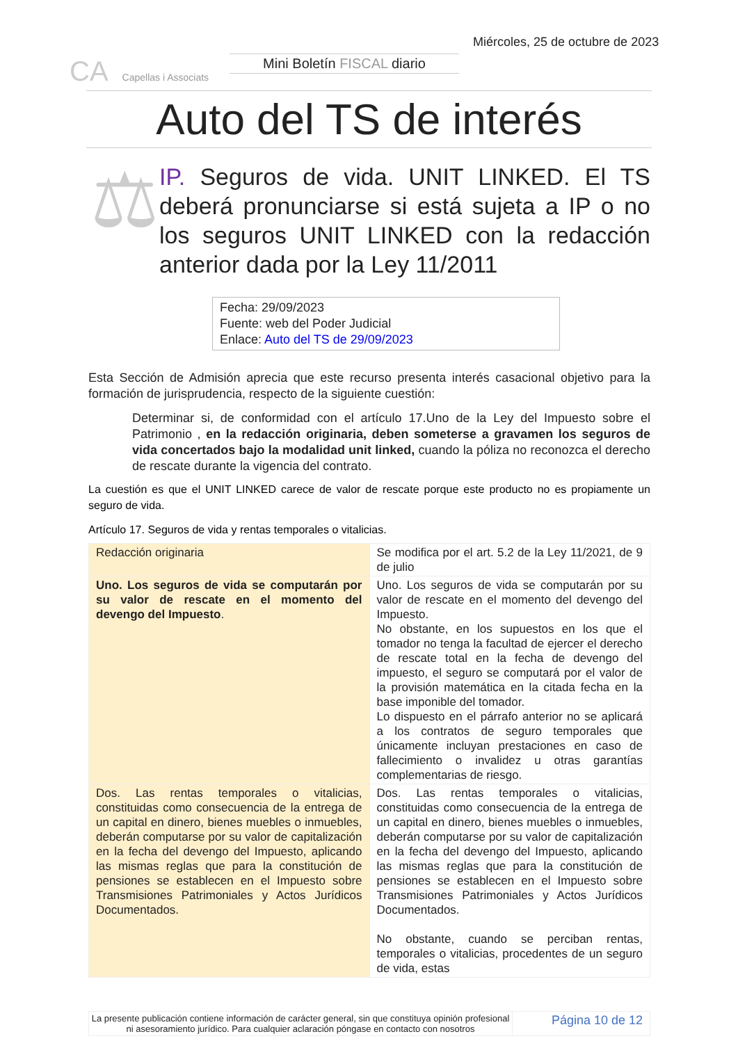CA Capellas i Associats
Mini Boletín FISCAL diario
Miércoles, 25 de octubre de 2023
Auto del TS de interés
⚖
IP. Seguros de vida. UNIT LINKED. El TS deberá pronunciarse si está sujeta a IP o no los seguros UNIT LINKED con la redacción anterior dada por la Ley 11/2011
Fecha: 29/09/2023
Fuente: web del Poder Judicial
Enlace: Auto del TS de 29/09/2023
Esta Sección de Admisión aprecia que este recurso presenta interés casacional objetivo para la formación de jurisprudencia, respecto de la siguiente cuestión:
Determinar si, de conformidad con el artículo 17.Uno de la Ley del Impuesto sobre el Patrimonio , en la redacción originaria, deben someterse a gravamen los seguros de vida concertados bajo la modalidad unit linked, cuando la póliza no reconozca el derecho de rescate durante la vigencia del contrato.
La cuestión es que el UNIT LINKED carece de valor de rescate porque este producto no es propiamente un seguro de vida.
Artículo 17. Seguros de vida y rentas temporales o vitalicias.
| Redacción originaria | Se modifica por el art. 5.2 de la Ley 11/2021, de 9 de julio |
| Uno. Los seguros de vida se computarán por su valor de rescate en el momento del devengo del Impuesto . | Uno. Los seguros de vida se computarán por su valor de rescate en el momento del devengo del Impuesto. No obstante, en los supuestos en los que el tomador no tenga la facultad de ejercer el derecho de rescate total en la fecha de devengo del impuesto, el seguro se computará por el valor de la provisión matemática en la citada fecha en la base imponible del tomador. Lo dispuesto en el párrafo anterior no se aplicará a los contratos de seguro temporales que únicamente incluyan prestaciones en caso de fallecimiento o invalidez u otras garantías complementarias de riesgo. |
| Dos. Las rentas temporales o vitalicias, constituidas como consecuencia de la entrega de un capital en dinero, bienes muebles o inmuebles, deberán computarse por su valor de capitalización en la fecha del devengo del Impuesto, aplicando las mismas reglas que para la constitución de pensiones se establecen en el Impuesto sobre Transmisiones Patrimoniales y Actos Jurídicos Documentados. | Dos. Las rentas temporales o vitalicias, constituidas como consecuencia de la entrega de un capital en dinero, bienes muebles o inmuebles, deberán computarse por su valor de capitalización en la fecha del devengo del Impuesto, aplicando las mismas reglas que para la constitución de pensiones se establecen en el Impuesto sobre Transmisiones Patrimoniales y Actos Jurídicos Documentados. No obstante, cuando se perciban rentas, temporales o vitalicias, procedentes de un seguro de vida, estas |
La presente publicación contiene información de carácter general, sin que constituya opinión profesional ni asesoramiento jurídico. Para cualquier aclaración póngase en contacto con nosotros
Página 10 de 12